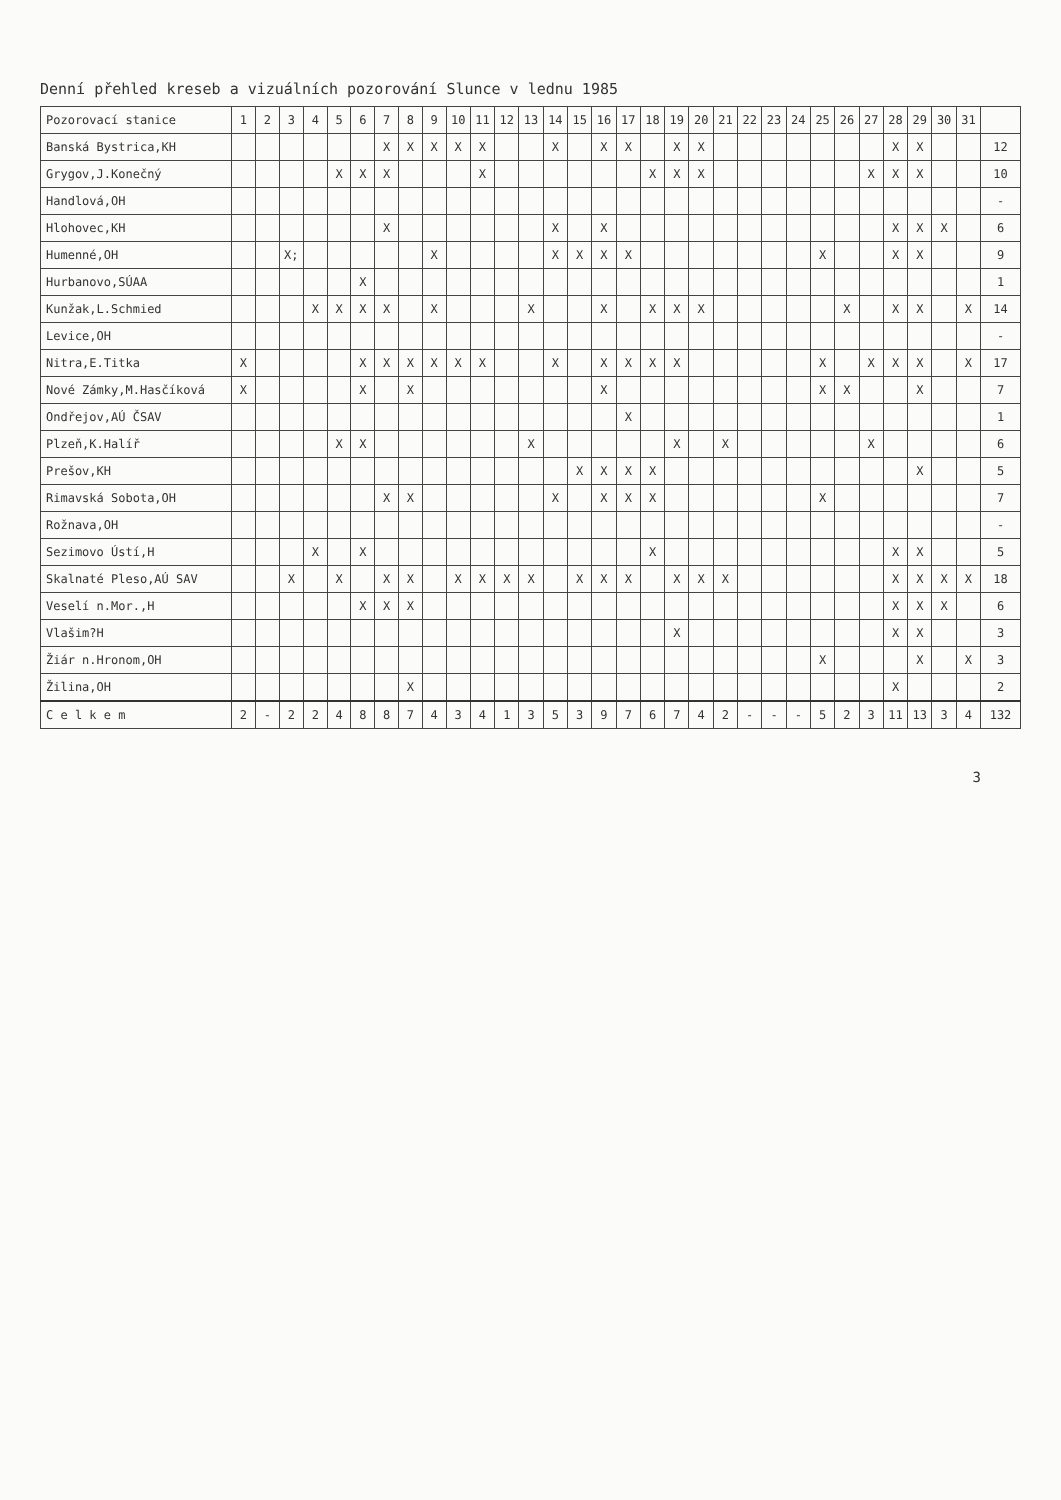Denní přehled kreseb a vizuálních pozorování Slunce v lednu 1985
| Pozorovací stanice | 1 | 2 | 3 | 4 | 5 | 6 | 7 | 8 | 9 | 10 | 11 | 12 | 13 | 14 | 15 | 16 | 17 | 18 | 19 | 20 | 21 | 22 | 23 | 24 | 25 | 26 | 27 | 28 | 29 | 30 | 31 | |
| --- | --- | --- | --- | --- | --- | --- | --- | --- | --- | --- | --- | --- | --- | --- | --- | --- | --- | --- | --- | --- | --- | --- | --- | --- | --- | --- | --- | --- | --- | --- | --- | --- |
| Banská Bystrica,KH | | | | | | | X | X | X | X | X | | | X | | X | X | | X | X | | | | | | | | X | X | | | 12 |
| Grygov,J.Konečný | | | | | X | X | X | | | | X | | | | | | | X | X | X | | | | | | | X | X | X | | | 10 |
| Handlová,OH | | | | | | | | | | | | | | | | | | | | | | | | | | | | | | | | - |
| Hlohovec,KH | | | | | | | X | | | | | | | X | | X | | | | | | | | | | | | X | X | X | | 6 |
| Humenné,OH | | | X; | | | | | | X | | | | | X | X | X | X | | | | | | | | X | | | X | X | | | 9 |
| Hurbanovo,SÚAA | | | | | | X | | | | | | | | | | | | | | | | | | | | | | | | | | 1 |
| Kunžak,L.Schmied | | | | X | X | X | X | | X | | | | X | | | X | | X | X | X | | | | | | X | | X | X | | X | 14 |
| Levice,OH | | | | | | | | | | | | | | | | | | | | | | | | | | | | | | | | - |
| Nitra,E.Titka | X | | | | | X | X | X | X | X | X | | | X | | X | X | X | X | | | | | | X | | X | X | X | | X | 17 |
| Nové Zámky,M.Hasčíková | X | | | | | X | | X | | | | | | | | X | | | | | | | | | X | X | | | X | | | 7 |
| Ondřejov,AÚ ČSAV | | | | | | | | | | | | | | | | | X | | | | | | | | | | | | | | | 1 |
| Plzeň,K.Halíř | | | | | X | X | | | | | | | X | | | | | | X | | X | | | | | | X | | | | | 6 |
| Prešov,KH | | | | | | | | | | | | | | | X | X | X | X | | | | | | | | | | | X | | | 5 |
| Rimavská Sobota,OH | | | | | | | X | X | | | | | | X | | X | X | X | | | | | | | X | | | | | | | 7 |
| Rožnava,OH | | | | | | | | | | | | | | | | | | | | | | | | | | | | | | | | - |
| Sezimovo Ústí,H | | | | X | | X | | | | | | | | | | | | X | | | | | | | | | | X | X | | | 5 |
| Skalnaté Pleso,AÚ SAV | | | X | | X | | X | X | | X | X | X | X | | X | X | X | | X | X | X | | | | | | | X | X | X | X | 18 |
| Veselí n.Mor.,H | | | | | | X | X | X | | | | | | | | | | | | | | | | | | | | X | X | X | | 6 |
| Vlašim?H | | | | | | | | | | | | | | | | | | | X | | | | | | | | | X | X | | | 3 |
| Žiár n.Hronom,OH | | | | | | | | | | | | | | | | | | | | | | | | | X | | | | X | | X | 3 |
| Žilina,OH | | | | | | | | X | | | | | | | | | | | | | | | | | | | | X | | | | 2 |
| C e l k e m | 2 | - | 2 | 2 | 4 | 8 | 8 | 7 | 4 | 3 | 4 | 1 | 3 | 5 | 3 | 9 | 7 | 6 | 7 | 4 | 2 | - | - | - | 5 | 2 | 3 | 11 | 13 | 3 | 4 | 132 |
3